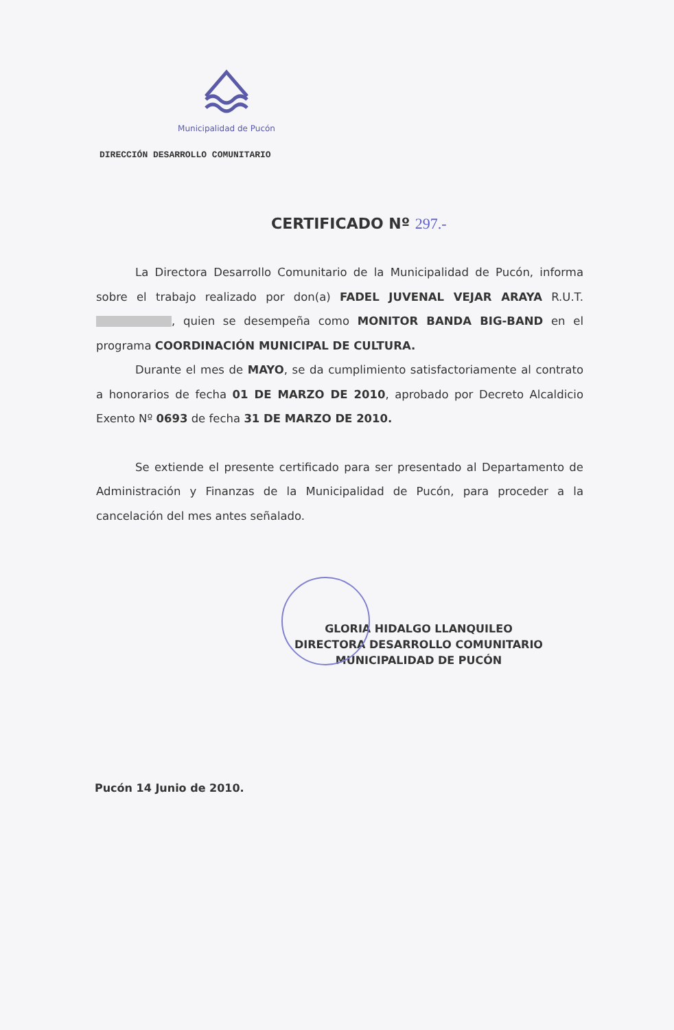Municipalidad de Pucón
DIRECCIÓN DESARROLLO COMUNITARIO
CERTIFICADO Nº 297.-
La Directora Desarrollo Comunitario de la Municipalidad de Pucón, informa sobre el trabajo realizado por don(a) FADEL JUVENAL VEJAR ARAYA R.U.T. , quien se desempeña como MONITOR BANDA BIG-BAND en el programa COORDINACIÓN MUNICIPAL DE CULTURA.
Durante el mes de MAYO, se da cumplimiento satisfactoriamente al contrato a honorarios de fecha 01 DE MARZO DE 2010, aprobado por Decreto Alcaldicio Exento Nº 0693 de fecha 31 DE MARZO DE 2010.
Se extiende el presente certificado para ser presentado al Departamento de Administración y Finanzas de la Municipalidad de Pucón, para proceder a la cancelación del mes antes señalado.
GLORIA HIDALGO LLANQUILEO
DIRECTORA DESARROLLO COMUNITARIO
MUNICIPALIDAD DE PUCÓN
Pucón 14 Junio de 2010.